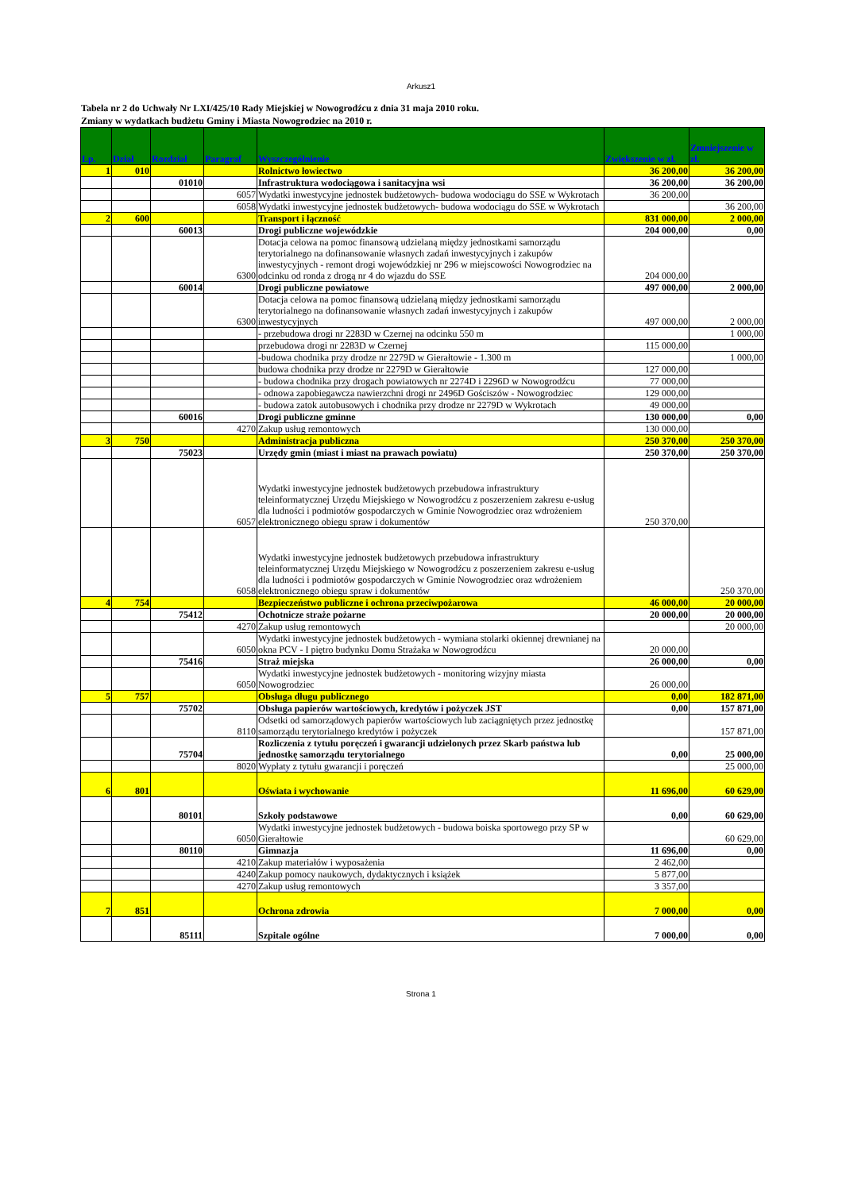Arkusz1
Tabela nr 2 do Uchwały Nr LXI/425/10 Rady Miejskiej w Nowogrodźcu z dnia 31 maja 2010 roku.
Zmiany w wydatkach budżetu Gminy i Miasta Nowogrodziec na 2010 r.
| Lp. | Dział | Rozdział | Paragraf | Wyszczególnienie | Zwiększenie w zł. | Zmniejszenie w zł. |
| --- | --- | --- | --- | --- | --- | --- |
| 1 | 010 | | | Rolnictwo łowiectwo | 36 200,00 | 36 200,00 |
| | | 01010 | | Infrastruktura wodociągowa i sanitacyjna wsi | 36 200,00 | 36 200,00 |
| | | | 6057 | Wydatki inwestycyjne jednostek budżetowych- budowa wodociągu do SSE w Wykrotach | 36 200,00 | |
| | | | 6058 | Wydatki inwestycyjne jednostek budżetowych- budowa wodociągu do SSE w Wykrotach | | 36 200,00 |
| 2 | 600 | | | Transport i łączność | 831 000,00 | 2 000,00 |
| | | 60013 | | Drogi publiczne wojewódzkie | 204 000,00 | 0,00 |
| | | | 6300 | Dotacja celowa na pomoc finansową udzielaną między jednostkami samorządu terytorialnego na dofinansowanie własnych zadań inwestycyjnych i zakupów inwestycyjnych - remont drogi wojewódzkiej nr 296 w miejscowości Nowogrodziec na odcinku od ronda z drogą nr 4 do wjazdu do SSE | 204 000,00 | |
| | | 60014 | | Drogi publiczne powiatowe | 497 000,00 | 2 000,00 |
| | | | 6300 | Dotacja celowa na pomoc finansową udzielaną między jednostkami samorządu terytorialnego na dofinansowanie własnych zadań inwestycyjnych i zakupów inwestycyjnych | 497 000,00 | 2 000,00 |
| | | | | - przebudowa drogi nr 2283D w Czernej na odcinku 550 m | | 1 000,00 |
| | | | | przebudowa drogi nr 2283D w Czernej | 115 000,00 | |
| | | | | -budowa chodnika przy drodze nr 2279D w Gierałtowie - 1.300 m | | 1 000,00 |
| | | | | budowa chodnika przy drodze nr 2279D w Gierałtowie | 127 000,00 | |
| | | | | - budowa chodnika przy drogach powiatowych nr 2274D i 2296D w Nowogrodźcu | 77 000,00 | |
| | | | | - odnowa zapobiegawcza nawierzchni drogi nr 2496D Gościszów - Nowogrodziec | 129 000,00 | |
| | | | | - budowa zatok autobusowych i chodnika przy drodze nr 2279D w Wykrotach | 49 000,00 | |
| | | 60016 | | Drogi publiczne gminne | 130 000,00 | 0,00 |
| | | | 4270 | Zakup usług remontowych | 130 000,00 | |
| 3 | 750 | | | Administracja publiczna | 250 370,00 | 250 370,00 |
| | | 75023 | | Urzędy gmin (miast i miast na prawach powiatu) | 250 370,00 | 250 370,00 |
| | | | 6057 | Wydatki inwestycyjne jednostek budżetowych przebudowa infrastruktury teleinformatycznej Urzędu Miejskiego w Nowogrodźcu z poszerzeniem zakresu e-usług dla ludności i podmiotów gospodarczych w Gminie Nowogrodziec oraz wdrożeniem elektronicznego obiegu spraw i dokumentów | 250 370,00 | |
| | | | 6058 | Wydatki inwestycyjne jednostek budżetowych przebudowa infrastruktury teleinformatycznej Urzędu Miejskiego w Nowogrodźcu z poszerzeniem zakresu e-usług dla ludności i podmiotów gospodarczych w Gminie Nowogrodziec oraz wdrożeniem elektronicznego obiegu spraw i dokumentów | | 250 370,00 |
| 4 | 754 | | | Bezpieczeństwo publiczne i ochrona przeciwpożarowa | 46 000,00 | 20 000,00 |
| | | 75412 | | Ochotnicze straże pożarne | 20 000,00 | 20 000,00 |
| | | | 4270 | Zakup usług remontowych | | 20 000,00 |
| | | | 6050 | Wydatki inwestycyjne jednostek budżetowych - wymiana stolarki okiennej drewnianej na okna PCV - I piętro budynku Domu Strażaka w Nowogrodźcu | 20 000,00 | |
| | | 75416 | | Straż miejska | 26 000,00 | 0,00 |
| | | | 6050 | Wydatki inwestycyjne jednostek budżetowych - monitoring wizyjny miasta Nowogrodziec | 26 000,00 | |
| 5 | 757 | | | Obsługa długu publicznego | 0,00 | 182 871,00 |
| | | 75702 | | Obsługa papierów wartościowych, kredytów i pożyczek JST | 0,00 | 157 871,00 |
| | | | 8110 | Odsetki od samorządowych papierów wartościowych lub zaciągniętych przez jednostkę samorządu terytorialnego kredytów i pożyczek | | 157 871,00 |
| | | 75704 | | Rozliczenia z tytułu poręczeń i gwarancji udzielonych przez Skarb państwa lub jednostkę samorządu terytorialnego | 0,00 | 25 000,00 |
| | | | 8020 | Wypłaty z tytułu gwarancji i poręczeń | | 25 000,00 |
| 6 | 801 | | | Oświata i wychowanie | 11 696,00 | 60 629,00 |
| | | 80101 | | Szkoły podstawowe | 0,00 | 60 629,00 |
| | | | 6050 | Wydatki inwestycyjne jednostek budżetowych - budowa boiska sportowego przy SP w Gierałtowie | | 60 629,00 |
| | | 80110 | | Gimnazja | 11 696,00 | 0,00 |
| | | | 4210 | Zakup materiałów i wyposażenia | 2 462,00 | |
| | | | 4240 | Zakup pomocy naukowych, dydaktycznych i książek | 5 877,00 | |
| | | | 4270 | Zakup usług remontowych | 3 357,00 | |
| 7 | 851 | | | Ochrona zdrowia | 7 000,00 | 0,00 |
| | | 85111 | | Szpitale ogólne | 7 000,00 | 0,00 |
Strona 1